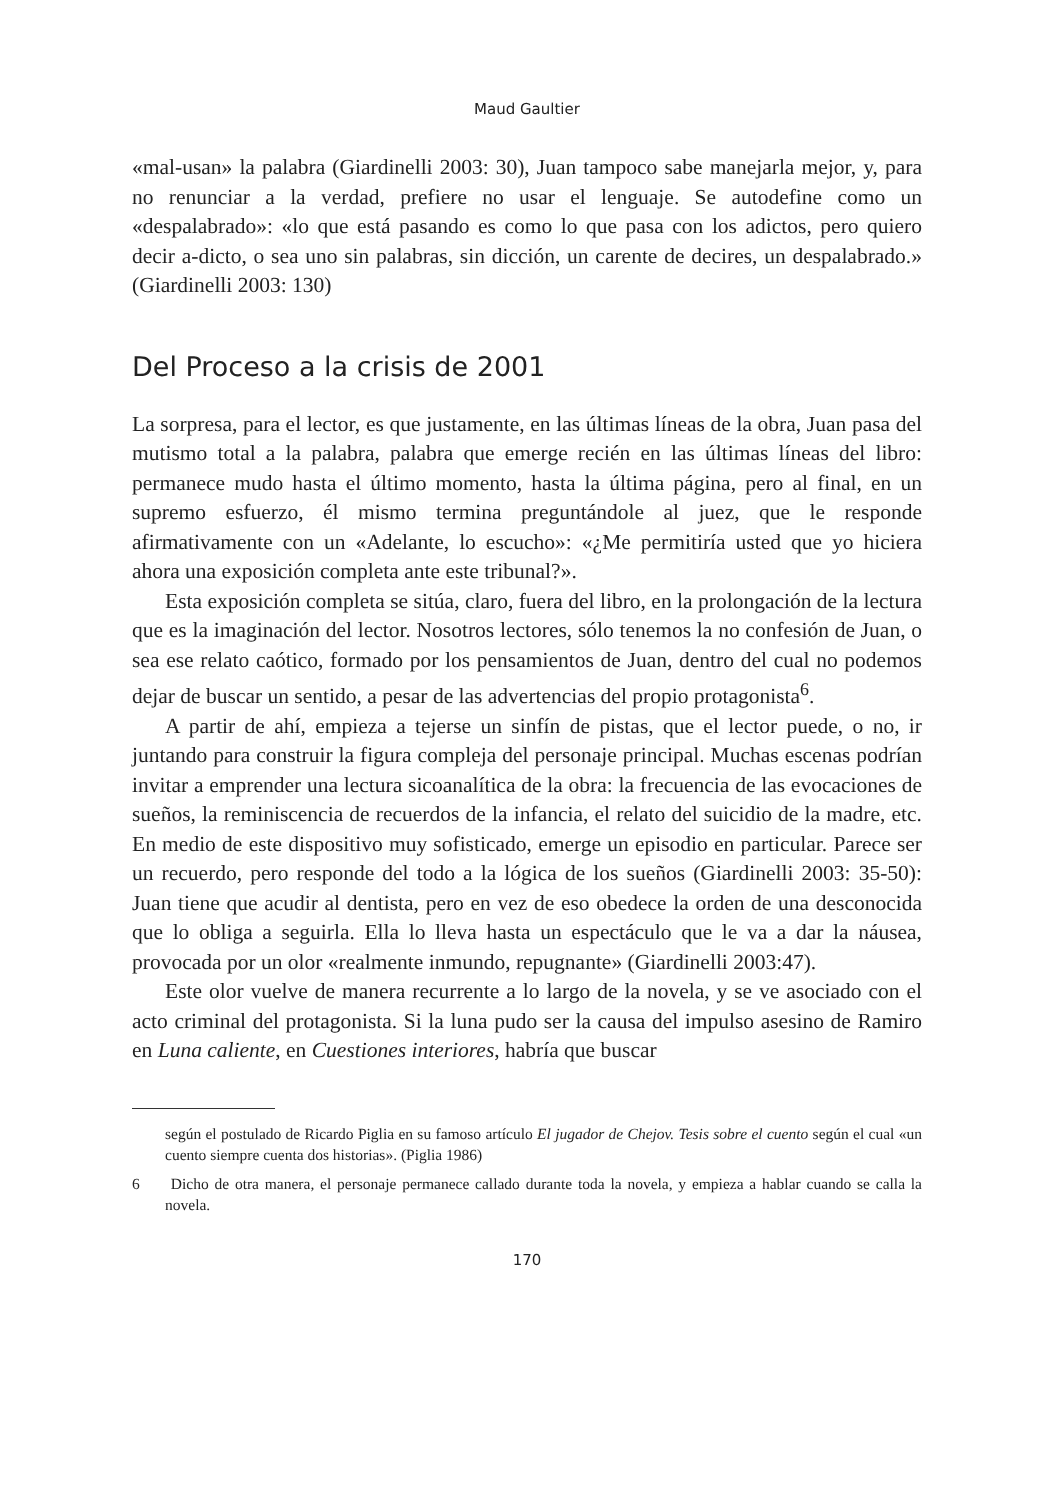Maud Gaultier
«mal-usan» la palabra (Giardinelli 2003: 30), Juan tampoco sabe manejarla mejor, y, para no renunciar a la verdad, prefiere no usar el lenguaje. Se autodefine como un «despalabrado»: «lo que está pasando es como lo que pasa con los adictos, pero quiero decir a-dicto, o sea uno sin palabras, sin dicción, un carente de decires, un despalabrado.» (Giardinelli 2003: 130)
Del Proceso a la crisis de 2001
La sorpresa, para el lector, es que justamente, en las últimas líneas de la obra, Juan pasa del mutismo total a la palabra, palabra que emerge recién en las últimas líneas del libro: permanece mudo hasta el último momento, hasta la última página, pero al final, en un supremo esfuerzo, él mismo termina preguntándole al juez, que le responde afirmativamente con un «Adelante, lo escucho»: «¿Me permitiría usted que yo hiciera ahora una exposición completa ante este tribunal?».
Esta exposición completa se sitúa, claro, fuera del libro, en la prolongación de la lectura que es la imaginación del lector. Nosotros lectores, sólo tenemos la no confesión de Juan, o sea ese relato caótico, formado por los pensamientos de Juan, dentro del cual no podemos dejar de buscar un sentido, a pesar de las advertencias del propio protagonista<sup>6</sup>.
A partir de ahí, empieza a tejerse un sinfín de pistas, que el lector puede, o no, ir juntando para construir la figura compleja del personaje principal. Muchas escenas podrían invitar a emprender una lectura sicoanalítica de la obra: la frecuencia de las evocaciones de sueños, la reminiscencia de recuerdos de la infancia, el relato del suicidio de la madre, etc. En medio de este dispositivo muy sofisticado, emerge un episodio en particular. Parece ser un recuerdo, pero responde del todo a la lógica de los sueños (Giardinelli 2003: 35-50): Juan tiene que acudir al dentista, pero en vez de eso obedece la orden de una desconocida que lo obliga a seguirla. Ella lo lleva hasta un espectáculo que le va a dar la náusea, provocada por un olor «realmente inmundo, repugnante» (Giardinelli 2003:47).
Este olor vuelve de manera recurrente a lo largo de la novela, y se ve asociado con el acto criminal del protagonista. Si la luna pudo ser la causa del impulso asesino de Ramiro en Luna caliente, en Cuestiones interiores, habría que buscar
según el postulado de Ricardo Piglia en su famoso artículo El jugador de Chejov. Tesis sobre el cuento según el cual «un cuento siempre cuenta dos historias». (Piglia 1986)
6 Dicho de otra manera, el personaje permanece callado durante toda la novela, y empieza a hablar cuando se calla la novela.
170